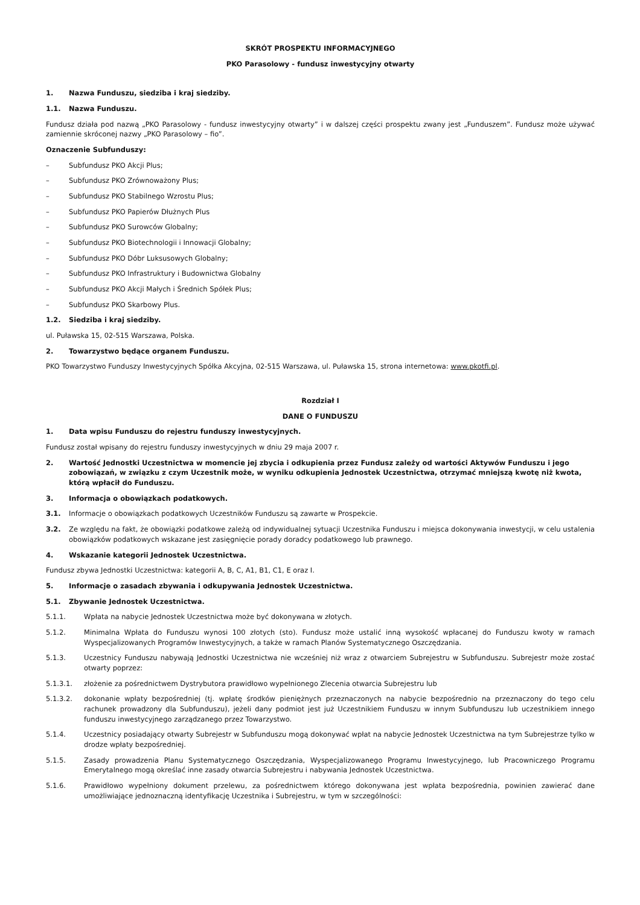SKRÓT PROSPEKTU INFORMACYJNEGO
PKO Parasolowy - fundusz inwestycyjny otwarty
1. Nazwa Funduszu, siedziba i kraj siedziby.
1.1. Nazwa Funduszu.
Fundusz działa pod nazwą „PKO Parasolowy - fundusz inwestycyjny otwarty” i w dalszej części prospektu zwany jest „Funduszem”. Fundusz może używać zamiennie skróconej nazwy „PKO Parasolowy – fio”.
Oznaczenie Subfunduszy:
– Subfundusz PKO Akcji Plus;
– Subfundusz PKO Zrównoważony Plus;
– Subfundusz PKO Stabilnego Wzrostu Plus;
– Subfundusz PKO Papierów Dłużnych Plus
– Subfundusz PKO Surowców Globalny;
– Subfundusz PKO Biotechnologii i Innowacji Globalny;
– Subfundusz PKO Dóbr Luksusowych Globalny;
– Subfundusz PKO Infrastruktury i Budownictwa Globalny
– Subfundusz PKO Akcji Małych i Średnich Spółek Plus;
– Subfundusz PKO Skarbowy Plus.
1.2. Siedziba i kraj siedziby.
ul. Puławska 15, 02-515 Warszawa, Polska.
2. Towarzystwo będące organem Funduszu.
PKO Towarzystwo Funduszy Inwestycyjnych Spółka Akcyjna, 02-515 Warszawa, ul. Puławska 15, strona internetowa: www.pkotfi.pl.
Rozdział I
DANE O FUNDUSZU
1. Data wpisu Funduszu do rejestru funduszy inwestycyjnych.
Fundusz został wpisany do rejestru funduszy inwestycyjnych w dniu 29 maja 2007 r.
2. Wartość Jednostki Uczestnictwa w momencie jej zbycia i odkupienia przez Fundusz zależy od wartości Aktywów Funduszu i jego zobowiązań, w związku z czym Uczestnik może, w wyniku odkupienia Jednostek Uczestnictwa, otrzymać mniejszą kwotę niż kwota, którą wpłacił do Funduszu.
3. Informacja o obowiązkach podatkowych.
3.1. Informacje o obowiązkach podatkowych Uczestników Funduszu są zawarte w Prospekcie.
3.2. Ze względu na fakt, że obowiązki podatkowe zależą od indywidualnej sytuacji Uczestnika Funduszu i miejsca dokonywania inwestycji, w celu ustalenia obowiązków podatkowych wskazane jest zasięgnięcie porady doradcy podatkowego lub prawnego.
4. Wskazanie kategorii Jednostek Uczestnictwa.
Fundusz zbywa Jednostki Uczestnictwa: kategorii A, B, C, A1, B1, C1, E oraz I.
5. Informacje o zasadach zbywania i odkupywania Jednostek Uczestnictwa.
5.1. Zbywanie Jednostek Uczestnictwa.
5.1.1. Wpłata na nabycie Jednostek Uczestnictwa może być dokonywana w złotych.
5.1.2. Minimalna Wpłata do Funduszu wynosi 100 złotych (sto). Fundusz może ustalić inną wysokość wpłacanej do Funduszu kwoty w ramach Wyspecjalizowanych Programów Inwestycyjnych, a także w ramach Planów Systematycznego Oszczędzania.
5.1.3. Uczestnicy Funduszu nabywają Jednostki Uczestnictwa nie wcześniej niż wraz z otwarciem Subrejestru w Subfunduszu. Subrejestr może zostać otwarty poprzez:
5.1.3.1. złożenie za pośrednictwem Dystrybutora prawidłowo wypełnionego Zlecenia otwarcia Subrejestru lub
5.1.3.2. dokonanie wpłaty bezpośredniej (tj. wpłatę środków pieniężnych przeznaczonych na nabycie bezpośrednio na przeznaczony do tego celu rachunek prowadzony dla Subfunduszu), jeżeli dany podmiot jest już Uczestnikiem Funduszu w innym Subfunduszu lub uczestnikiem innego funduszu inwestycyjnego zarządzanego przez Towarzystwo.
5.1.4. Uczestnicy posiadający otwarty Subrejestr w Subfunduszu mogą dokonywać wpłat na nabycie Jednostek Uczestnictwa na tym Subrejestrze tylko w drodze wpłaty bezpośredniej.
5.1.5. Zasady prowadzenia Planu Systematycznego Oszczędzania, Wyspecjalizowanego Programu Inwestycyjnego, lub Pracowniczego Programu Emerytalnego mogą określać inne zasady otwarcia Subrejestru i nabywania Jednostek Uczestnictwa.
5.1.6. Prawidłowo wypełniony dokument przelewu, za pośrednictwem którego dokonywana jest wpłata bezpośrednia, powinien zawierać dane umożliwiające jednoznaczną identyfikację Uczestnika i Subrejestru, w tym w szczególności: